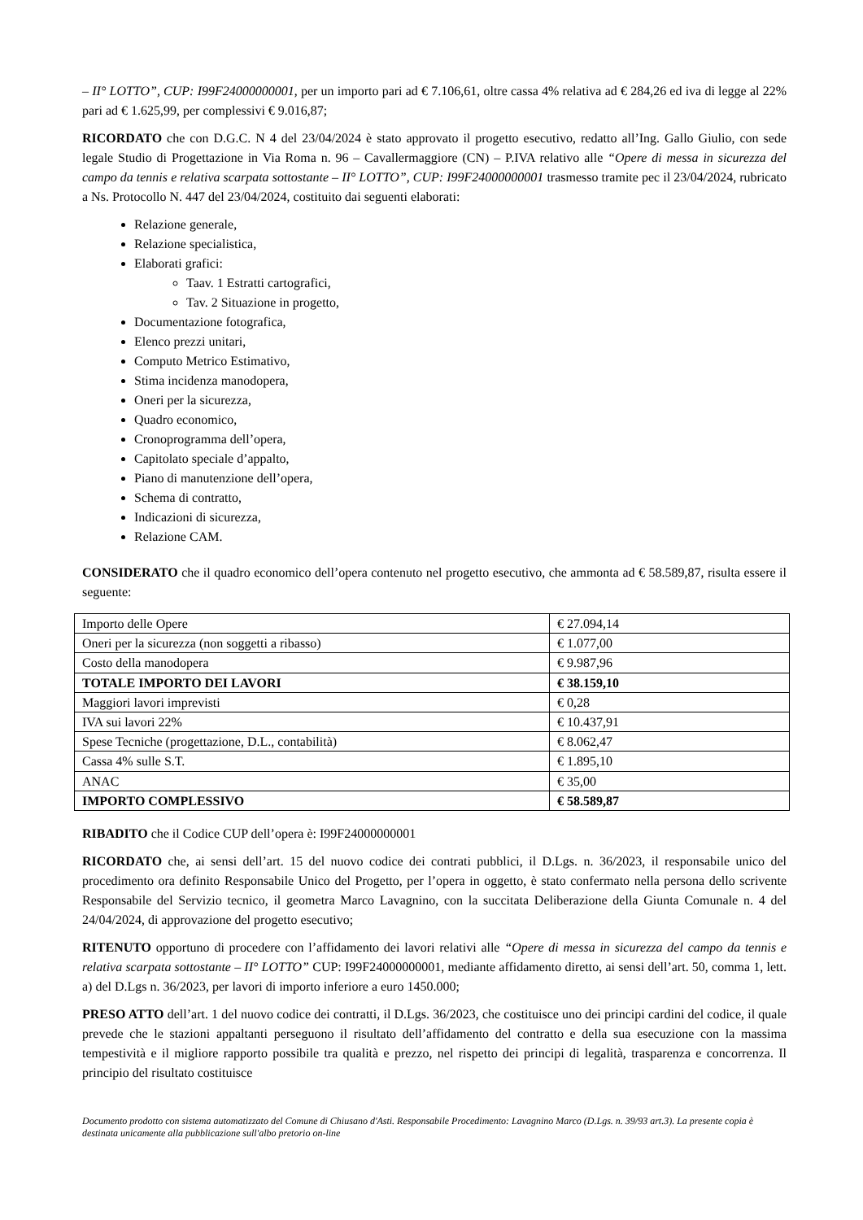– II° LOTTO”, CUP: I99F24000000001, per un importo pari ad € 7.106,61, oltre cassa 4% relativa ad € 284,26 ed iva di legge al 22% pari ad € 1.625,99, per complessivi € 9.016,87;
RICORDATO che con D.G.C. N 4 del 23/04/2024 è stato approvato il progetto esecutivo, redatto all’Ing. Gallo Giulio, con sede legale Studio di Progettazione in Via Roma n. 96 – Cavallermaggiore (CN) – P.IVA relativo alle “Opere di messa in sicurezza del campo da tennis e relativa scarpata sottostante – II° LOTTO”, CUP: I99F24000000001 trasmesso tramite pec il 23/04/2024, rubricato a Ns. Protocollo N. 447 del 23/04/2024, costituito dai seguenti elaborati:
Relazione generale,
Relazione specialistica,
Elaborati grafici:
Taav. 1 Estratti cartografici,
Tav. 2 Situazione in progetto,
Documentazione fotografica,
Elenco prezzi unitari,
Computo Metrico Estimativo,
Stima incidenza manodopera,
Oneri per la sicurezza,
Quadro economico,
Cronoprogramma dell’opera,
Capitolato speciale d’appalto,
Piano di manutenzione dell’opera,
Schema di contratto,
Indicazioni di sicurezza,
Relazione CAM.
CONSIDERATO che il quadro economico dell’opera contenuto nel progetto esecutivo, che ammonta ad € 58.589,87, risulta essere il seguente:
| Importo delle Opere | € 27.094,14 |
| Oneri per la sicurezza (non soggetti a ribasso) | € 1.077,00 |
| Costo della manodopera | € 9.987,96 |
| TOTALE IMPORTO DEI LAVORI | € 38.159,10 |
| Maggiori lavori imprevisti | € 0,28 |
| IVA sui lavori 22% | € 10.437,91 |
| Spese Tecniche (progettazione, D.L., contabilità) | € 8.062,47 |
| Cassa 4% sulle S.T. | € 1.895,10 |
| ANAC | € 35,00 |
| IMPORTO COMPLESSIVO | € 58.589,87 |
RIBADITO che il Codice CUP dell’opera è: I99F24000000001
RICORDATO che, ai sensi dell’art. 15 del nuovo codice dei contrati pubblici, il D.Lgs. n. 36/2023, il responsabile unico del procedimento ora definito Responsabile Unico del Progetto, per l’opera in oggetto, è stato confermato nella persona dello scrivente Responsabile del Servizio tecnico, il geometra Marco Lavagnino, con la succitata Deliberazione della Giunta Comunale n. 4 del 24/04/2024, di approvazione del progetto esecutivo;
RITENUTO opportuno di procedere con l’affidamento dei lavori relativi alle “Opere di messa in sicurezza del campo da tennis e relativa scarpata sottostante – II° LOTTO” CUP: I99F24000000001, mediante affidamento diretto, ai sensi dell’art. 50, comma 1, lett. a) del D.Lgs n. 36/2023, per lavori di importo inferiore a euro 1450.000;
PRESO ATTO dell’art. 1 del nuovo codice dei contratti, il D.Lgs. 36/2023, che costituisce uno dei principi cardini del codice, il quale prevede che le stazioni appaltanti perseguono il risultato dell’affidamento del contratto e della sua esecuzione con la massima tempestività e il migliore rapporto possibile tra qualità e prezzo, nel rispetto dei principi di legalità, trasparenza e concorrenza. Il principio del risultato costituisce
Documento prodotto con sistema automatizzato del Comune di Chiusano d'Asti. Responsabile Procedimento: Lavagnino Marco (D.Lgs. n. 39/93 art.3). La presente copia è destinata unicamente alla pubblicazione sull'albo pretorio on-line